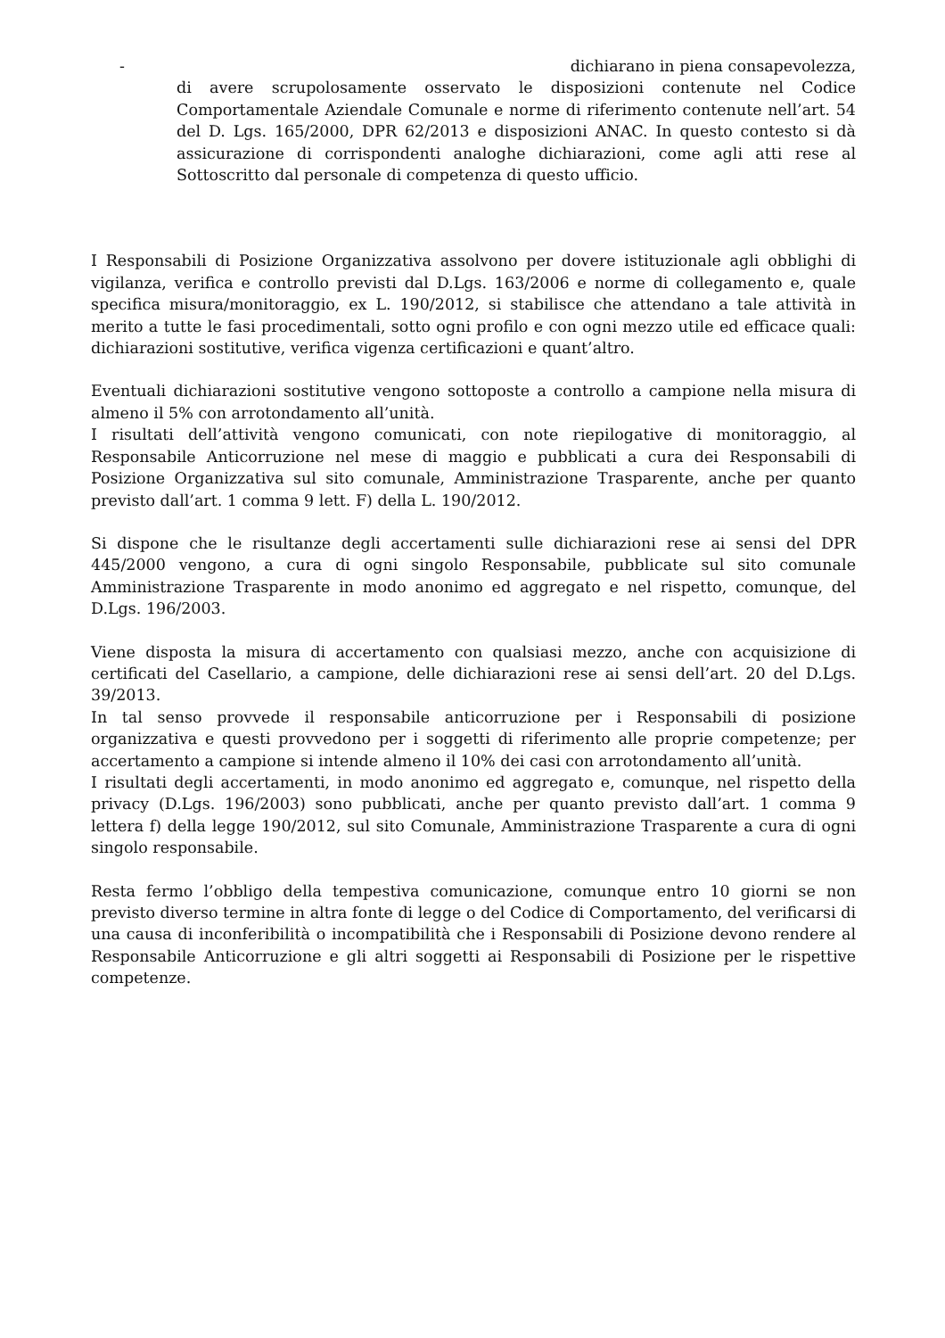- dichiarano in piena consapevolezza,
di avere scrupolosamente osservato le disposizioni contenute nel Codice Comportamentale Aziendale Comunale e norme di riferimento contenute nell’art. 54 del D. Lgs. 165/2000, DPR 62/2013 e disposizioni ANAC. In questo contesto si dà assicurazione di corrispondenti analoghe dichiarazioni, come agli atti rese al Sottoscritto dal personale di competenza di questo ufficio.
I Responsabili di Posizione Organizzativa assolvono per dovere istituzionale agli obblighi di vigilanza, verifica e controllo previsti dal D.Lgs. 163/2006 e norme di collegamento e, quale specifica misura/monitoraggio, ex L. 190/2012, si stabilisce che attendano a tale attività in merito a tutte le fasi procedimentali, sotto ogni profilo e con ogni mezzo utile ed efficace quali: dichiarazioni sostitutive, verifica vigenza certificazioni e quant’altro.
Eventuali dichiarazioni sostitutive vengono sottoposte a controllo a campione nella misura di almeno il 5% con arrotondamento all’unità.
I risultati dell’attività vengono comunicati, con note riepilogative di monitoraggio, al Responsabile Anticorruzione nel mese di maggio e pubblicati a cura dei Responsabili di Posizione Organizzativa sul sito comunale, Amministrazione Trasparente, anche per quanto previsto dall’art. 1 comma 9 lett. F) della L. 190/2012.
Si dispone che le risultanze degli accertamenti sulle dichiarazioni rese ai sensi del DPR 445/2000 vengono, a cura di ogni singolo Responsabile, pubblicate sul sito comunale Amministrazione Trasparente in modo anonimo ed aggregato e nel rispetto, comunque, del D.Lgs. 196/2003.
Viene disposta la misura di accertamento con qualsiasi mezzo, anche con acquisizione di certificati del Casellario, a campione, delle dichiarazioni rese ai sensi dell’art. 20 del D.Lgs. 39/2013.
In tal senso provvede il responsabile anticorruzione per i Responsabili di posizione organizzativa e questi provvedono per i soggetti di riferimento alle proprie competenze; per accertamento a campione si intende almeno il 10% dei casi con arrotondamento all’unità.
I risultati degli accertamenti, in modo anonimo ed aggregato e, comunque, nel rispetto della privacy (D.Lgs. 196/2003) sono pubblicati, anche per quanto previsto dall’art. 1 comma 9 lettera f) della legge 190/2012, sul sito Comunale, Amministrazione Trasparente a cura di ogni singolo responsabile.
Resta fermo l’obbligo della tempestiva comunicazione, comunque entro 10 giorni se non previsto diverso termine in altra fonte di legge o del Codice di Comportamento, del verificarsi di una causa di inconferibilità o incompatibilità che i Responsabili di Posizione devono rendere al Responsabile Anticorruzione e gli altri soggetti ai Responsabili di Posizione per le rispettive competenze.